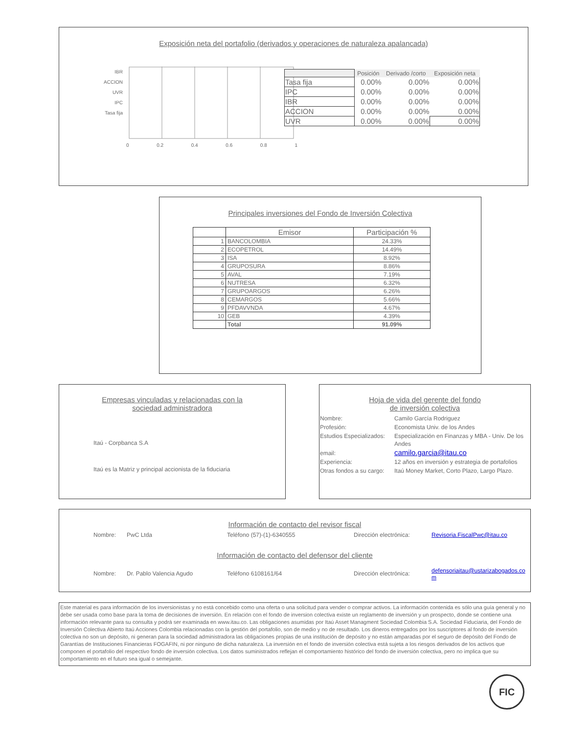Exposición neta del portafolio (derivados y operaciones de naturaleza apalancada)
IBR
ACCION
UVR
IPC
Tasa fija
0 0.2 0.4 0.6 0.8 1
| | Posición | Derivado /corto | Exposición neta |
| --- | --- | --- | --- |
| Tasa fija | 0.00% | 0.00% | 0.00% |
| IPC | 0.00% | 0.00% | 0.00% |
| IBR | 0.00% | 0.00% | 0.00% |
| ACCION | 0.00% | 0.00% | 0.00% |
| UVR | 0.00% | 0.00% | 0.00% |
Principales inversiones del Fondo de Inversión Colectiva
| | Emisor | Participación % |
| --- | --- | --- |
| 1 | BANCOLOMBIA | 24.33% |
| 2 | ECOPETROL | 14.49% |
| 3 | ISA | 8.92% |
| 4 | GRUPOSURA | 8.86% |
| 5 | AVAL | 7.19% |
| 6 | NUTRESA | 6.32% |
| 7 | GRUPOARGOS | 6.26% |
| 8 | CEMARGOS | 5.66% |
| 9 | PFDAVVNDA | 4.67% |
| 10 | GEB | 4.39% |
| | Total | 91.09% |
Empresas vinculadas y relacionadas con la
sociedad administradora
Itaú - Corpbanca S.A
Itaú es la Matriz y principal accionista de la fiduciaria
Hoja de vida del gerente del fondo
de inversión colectiva
| Nombre: | Camilo García Rodriguez |
| Profesión: | Economista Univ. de los Andes |
| Estudios Especializados: | Especialización en Finanzas y MBA - Univ. De los Andes |
| email: | camilo.garcia@itau.co |
| Experiencia: | 12 años en inversión y estrategia de portafolios |
| Otras fondos a su cargo: | Itaú Money Market, Corto Plazo, Largo Plazo. |
Información de contacto del revisor fiscal
Nombre: PwC Ltda Teléfono (57)-(1)-6340555 Dirección electrónica: Revisoria.FiscalPwc@itau.co
Información de contacto del defensor del cliente
Nombre: Dr. Pablo Valencia Agudo Teléfono 6108161/64 Dirección electrónica: defensoriaitau@ustarizabogados.com
Este material es para información de los inversionistas y no está concebido como una oferta o una solicitud para vender o comprar activos. La información contenida es sólo una guía general y no debe ser usada como base para la toma de decisiones de inversión. En relación con el fondo de inversion colectiva existe un reglamento de inversión y un prospecto, donde se contiene una información relevante para su consulta y podrá ser examinada en www.itau.co. Las obligaciones asumidas por Itaú Asset Managment Sociedad Colombia S.A. Sociedad Fiduciaria, del Fondo de Inversión Colectiva Abierto Itaú Acciones Colombia relacionadas con la gestión del portafolio, son de medio y no de resultado. Los dineros entregados por los suscriptores al fondo de inversión colectiva no son un depósito, ni generan para la sociedad administradora las obligaciones propias de una institución de depósito y no están amparadas por el seguro de depósito del Fondo de Garantías de Instituciones Financieras FOGAFIN, ni por ninguno de dicha naturaleza. La inversión en el fondo de inversión colectiva está sujeta a los riesgos derivados de los activos que componen el portafolio del respectivo fondo de inversión colectiva. Los datos suministrados reflejan el comportamiento histórico del fondo de inversión colectiva, pero no implica que su comportamiento en el futuro sea igual o semejante.
FIC